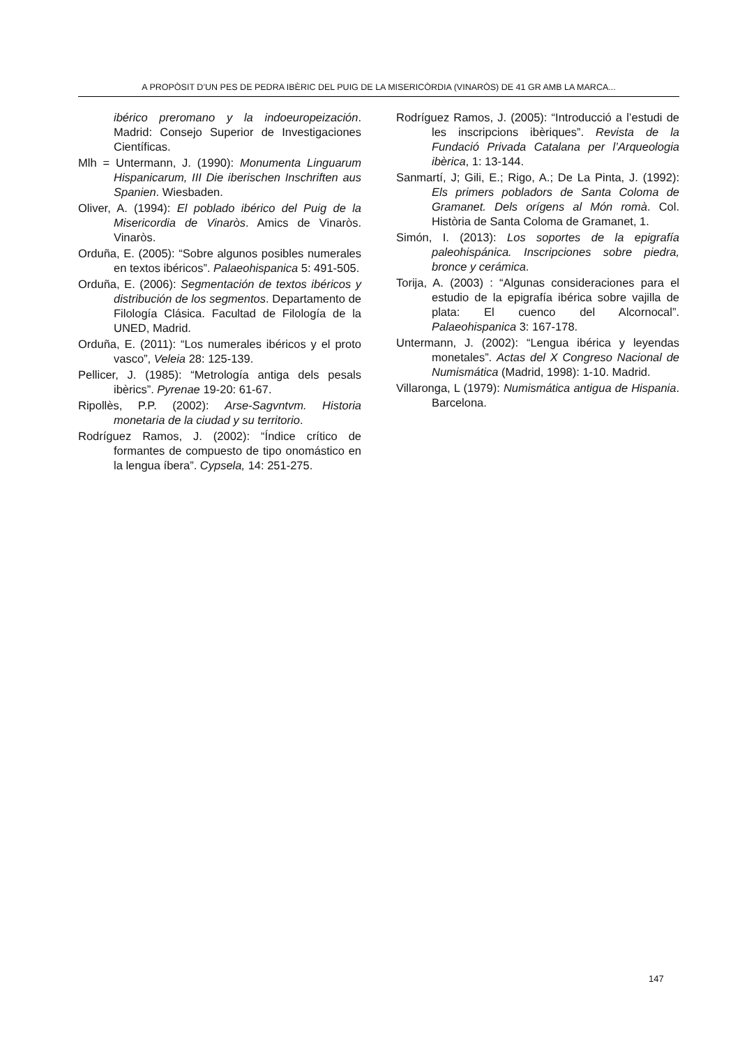A PROPÒSIT D’UN PES DE PEDRA IBÈRIC DEL PUIG DE LA MISERICÒRDIA (VINARÒS) DE 41 GR AMB LA MARCA...
ibérico preromano y la indoeuropeización. Madrid: Consejo Superior de Investigaciones Científicas.
Mlh = Untermann, J. (1990): Monumenta Linguarum Hispanicarum, III Die iberischen Inschriften aus Spanien. Wiesbaden.
Oliver, A. (1994): El poblado ibérico del Puig de la Misericordia de Vinaròs. Amics de Vinaròs. Vinaròs.
Orduña, E. (2005): “Sobre algunos posibles numerales en textos ibéricos”. Palaeohispanica 5: 491-505.
Orduña, E. (2006): Segmentación de textos ibéricos y distribución de los segmentos. Departamento de Filología Clásica. Facultad de Filología de la UNED, Madrid.
Orduña, E. (2011): “Los numerales ibéricos y el proto vasco”, Veleia 28: 125-139.
Pellicer, J. (1985): “Metrología antiga dels pesals ibèrics”. Pyrenae 19-20: 61-67.
Ripollès, P.P. (2002): Arse-Sagvntvm. Historia monetaria de la ciudad y su territorio.
Rodríguez Ramos, J. (2002): “Índice crítico de formantes de compuesto de tipo onomástico en la lengua íbera”. Cypsela, 14: 251-275.
Rodríguez Ramos, J. (2005): “Introducció a l’estudi de les inscripcions ibèriques”. Revista de la Fundació Privada Catalana per l’Arqueologia ibèrica, 1: 13-144.
Sanmartí, J; Gili, E.; Rigo, A.; De La Pinta, J. (1992): Els primers pobladors de Santa Coloma de Gramanet. Dels orígens al Món romà. Col. Història de Santa Coloma de Gramanet, 1.
Simón, I. (2013): Los soportes de la epigrafía paleohispánica. Inscripciones sobre piedra, bronce y cerámica.
Torija, A. (2003) : “Algunas consideraciones para el estudio de la epigrafía ibérica sobre vajilla de plata: El cuenco del Alcornocal”. Palaeohispanica 3: 167-178.
Untermann, J. (2002): “Lengua ibérica y leyendas monetales”. Actas del X Congreso Nacional de Numismática (Madrid, 1998): 1-10. Madrid.
Villaronga, L (1979): Numismática antigua de Hispania. Barcelona.
147